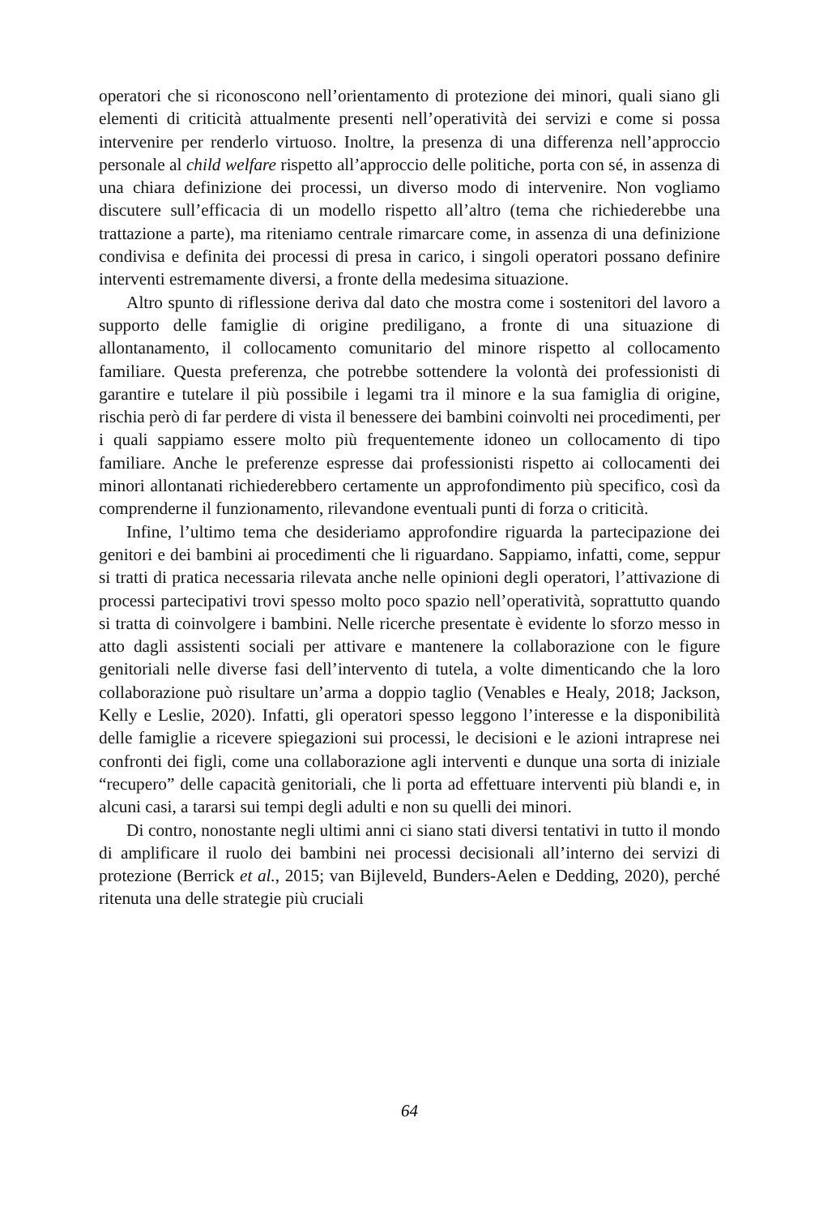operatori che si riconoscono nell’orientamento di protezione dei minori, quali siano gli elementi di criticità attualmente presenti nell’operatività dei servizi e come si possa intervenire per renderlo virtuoso. Inoltre, la presenza di una differenza nell’approccio personale al child welfare rispetto all’approccio delle politiche, porta con sé, in assenza di una chiara definizione dei processi, un diverso modo di intervenire. Non vogliamo discutere sull’efficacia di un modello rispetto all’altro (tema che richiederebbe una trattazione a parte), ma riteniamo centrale rimarcare come, in assenza di una definizione condivisa e definita dei processi di presa in carico, i singoli operatori possano definire interventi estremamente diversi, a fronte della medesima situazione.
Altro spunto di riflessione deriva dal dato che mostra come i sostenitori del lavoro a supporto delle famiglie di origine prediligano, a fronte di una situazione di allontanamento, il collocamento comunitario del minore rispetto al collocamento familiare. Questa preferenza, che potrebbe sottendere la volontà dei professionisti di garantire e tutelare il più possibile i legami tra il minore e la sua famiglia di origine, rischia però di far perdere di vista il benessere dei bambini coinvolti nei procedimenti, per i quali sappiamo essere molto più frequentemente idoneo un collocamento di tipo familiare. Anche le preferenze espresse dai professionisti rispetto ai collocamenti dei minori allontanati richiederebbero certamente un approfondimento più specifico, così da comprenderne il funzionamento, rilevandone eventuali punti di forza o criticità.
Infine, l’ultimo tema che desideriamo approfondire riguarda la partecipazione dei genitori e dei bambini ai procedimenti che li riguardano. Sappiamo, infatti, come, seppur si tratti di pratica necessaria rilevata anche nelle opinioni degli operatori, l’attivazione di processi partecipativi trovi spesso molto poco spazio nell’operatività, soprattutto quando si tratta di coinvolgere i bambini. Nelle ricerche presentate è evidente lo sforzo messo in atto dagli assistenti sociali per attivare e mantenere la collaborazione con le figure genitoriali nelle diverse fasi dell’intervento di tutela, a volte dimenticando che la loro collaborazione può risultare un’arma a doppio taglio (Venables e Healy, 2018; Jackson, Kelly e Leslie, 2020). Infatti, gli operatori spesso leggono l’interesse e la disponibilità delle famiglie a ricevere spiegazioni sui processi, le decisioni e le azioni intraprese nei confronti dei figli, come una collaborazione agli interventi e dunque una sorta di iniziale “recupero” delle capacità genitoriali, che li porta ad effettuare interventi più blandi e, in alcuni casi, a tararsi sui tempi degli adulti e non su quelli dei minori.
Di contro, nonostante negli ultimi anni ci siano stati diversi tentativi in tutto il mondo di amplificare il ruolo dei bambini nei processi decisionali all’interno dei servizi di protezione (Berrick et al., 2015; van Bijleveld, Bunders-Aelen e Dedding, 2020), perché ritenuta una delle strategie più cruciali
64